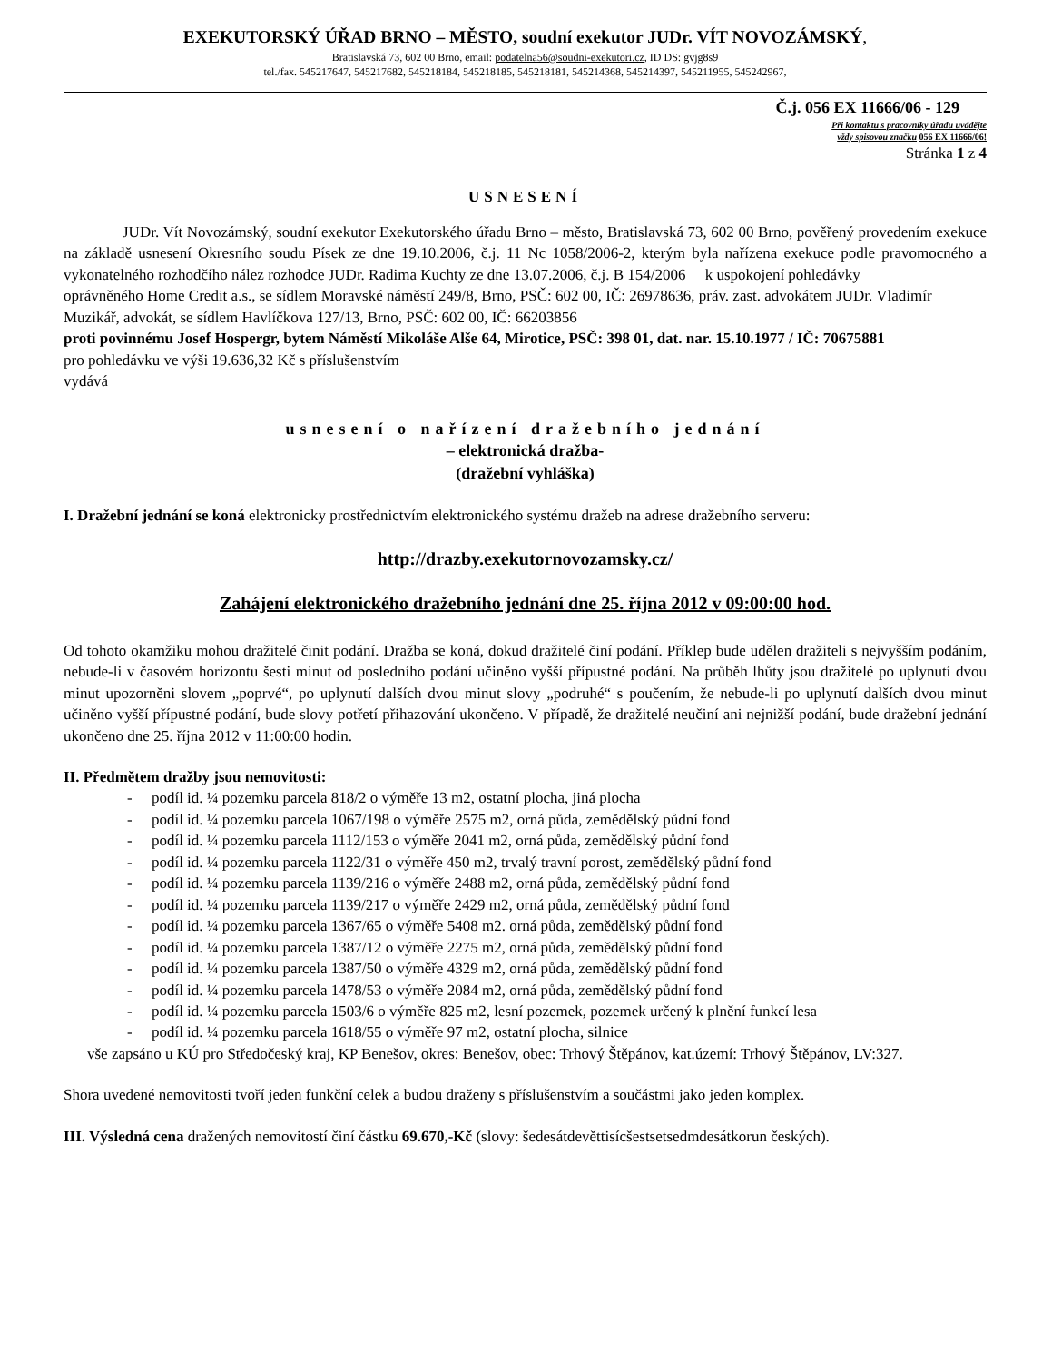EXEKUTORSKÝ ÚŘAD BRNO – MĚSTO, soudní exekutor JUDr. VÍT NOVOZÁMSKÝ,
Bratislavská 73, 602 00 Brno, email: podatelna56@soudni-exekutori.cz, ID DS: gvjg8s9
tel./fax. 545217647, 545217682, 545218184, 545218185, 545218181, 545214368, 545214397, 545211955, 545242967,
Č.j. 056 EX 11666/06 - 129
Při kontaktu s pracovníky úřadu uvádějte
vždy spisovou značku 056 EX 11666/06!
Stránka 1 z 4
USNESENÍ
JUDr. Vít Novozámský, soudní exekutor Exekutorského úřadu Brno – město, Bratislavská 73, 602 00 Brno, pověřený provedením exekuce na základě usnesení Okresního soudu Písek ze dne 19.10.2006, č.j. 11 Nc 1058/2006-2, kterým byla nařízena exekuce podle pravomocného a vykonatelného rozhodčího nález rozhodce JUDr. Radima Kuchty ze dne 13.07.2006, č.j. B 154/2006 k uspokojení pohledávky
oprávněného Home Credit a.s., se sídlem Moravské náměstí 249/8, Brno, PSČ: 602 00, IČ: 26978636, práv. zast. advokátem JUDr. Vladimír Muzikář, advokát, se sídlem Havlíčkova 127/13, Brno, PSČ: 602 00, IČ: 66203856
proti povinnému Josef Hospergr, bytem Náměstí Mikoláše Alše 64, Mirotice, PSČ: 398 01, dat. nar. 15.10.1977 / IČ: 70675881
pro pohledávku ve výši 19.636,32 Kč s příslušenstvím
vydává
usnesení o nařízení dražebního jednání
– elektronická dražba-
(dražební vyhláška)
I. Dražební jednání se koná elektronicky prostřednictvím elektronického systému dražeb na adrese dražebního serveru:
http://drazby.exekutornovozamsky.cz/
Zahájení elektronického dražebního jednání dne 25. října 2012 v 09:00:00 hod.
Od tohoto okamžiku mohou dražitelé činit podání. Dražba se koná, dokud dražitelé činí podání. Příklep bude udělen dražiteli s nejvyšším podáním, nebude-li v časovém horizontu šesti minut od posledního podání učiněno vyšší přípustné podání. Na průběh lhůty jsou dražitelé po uplynutí dvou minut upozorněni slovem „poprvé“, po uplynutí dalších dvou minut slovy „podruhé“ s poučením, že nebude-li po uplynutí dalších dvou minut učiněno vyšší přípustné podání, bude slovy potřetí přihazování ukončeno. V případě, že dražitelé neučiní ani nejnižší podání, bude dražební jednání ukončeno dne 25. října 2012 v 11:00:00 hodin.
II. Předmětem dražby jsou nemovitosti:
- podíl id. ¼ pozemku parcela 818/2 o výměře 13 m2, ostatní plocha, jiná plocha
- podíl id. ¼ pozemku parcela 1067/198 o výměře 2575 m2, orná půda, zemědělský půdní fond
- podíl id. ¼ pozemku parcela 1112/153 o výměře 2041 m2, orná půda, zemědělský půdní fond
- podíl id. ¼ pozemku parcela 1122/31 o výměře 450 m2, trvalý travní porost, zemědělský půdní fond
- podíl id. ¼ pozemku parcela 1139/216 o výměře 2488 m2, orná půda, zemědělský půdní fond
- podíl id. ¼ pozemku parcela 1139/217 o výměře 2429 m2, orná půda, zemědělský půdní fond
- podíl id. ¼ pozemku parcela 1367/65 o výměře 5408 m2. orná půda, zemědělský půdní fond
- podíl id. ¼ pozemku parcela 1387/12 o výměře 2275 m2, orná půda, zemědělský půdní fond
- podíl id. ¼ pozemku parcela 1387/50 o výměře 4329 m2, orná půda, zemědělský půdní fond
- podíl id. ¼ pozemku parcela 1478/53 o výměře 2084 m2, orná půda, zemědělský půdní fond
- podíl id. ¼ pozemku parcela 1503/6 o výměře 825 m2, lesní pozemek, pozemek určený k plnění funkcí lesa
- podíl id. ¼ pozemku parcela 1618/55 o výměře 97 m2, ostatní plocha, silnice
vše zapsáno u KÚ pro Středočeský kraj, KP Benešov, okres: Benešov, obec: Trhový Štěpánov, kat.území: Trhový Štěpánov, LV:327.
Shora uvedené nemovitosti tvoří jeden funkční celek a budou draženy s příslušenstvím a součástmi jako jeden komplex.
III. Výsledná cena dražených nemovitostí činí částku 69.670,-Kč (slovy: šedesátdevěttisícšestsetsedmdesátkorun českých).